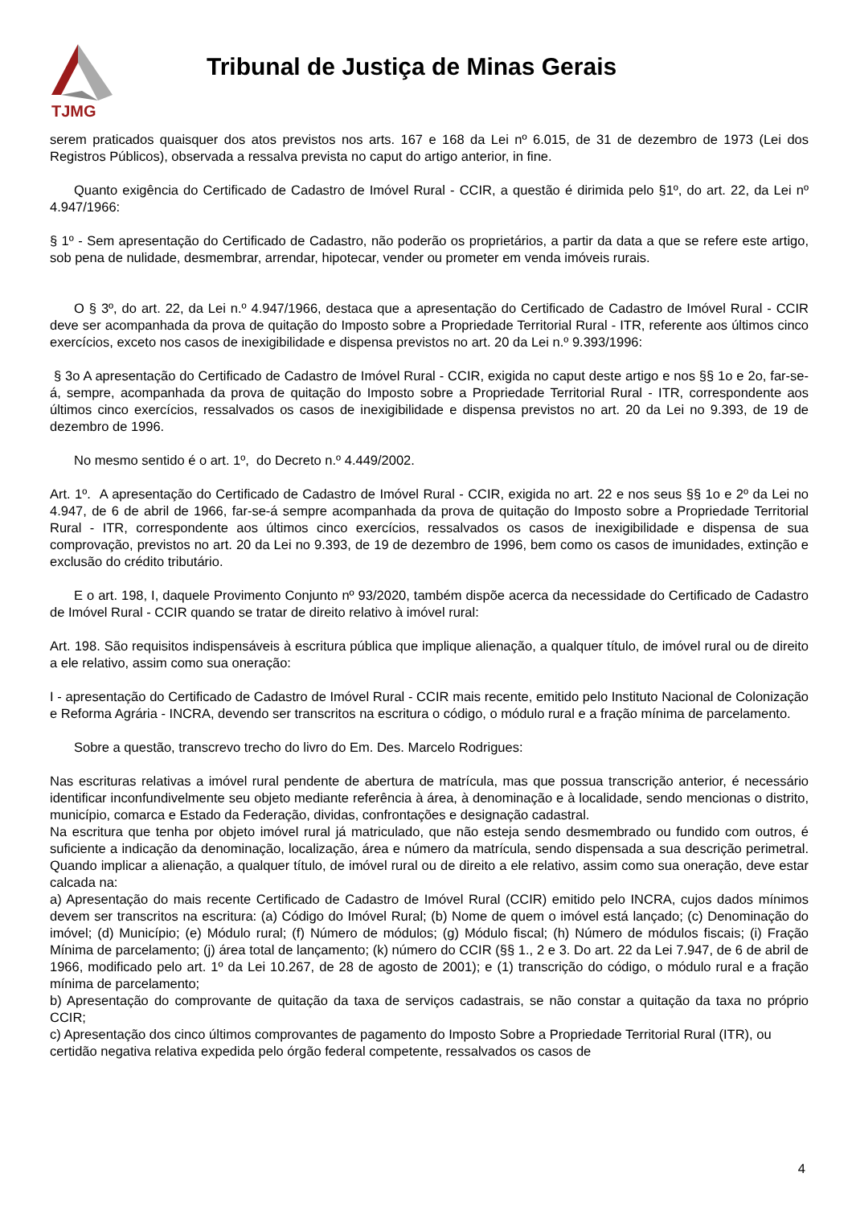TJMG
Tribunal de Justiça de Minas Gerais
serem praticados quaisquer dos atos previstos nos arts. 167 e 168 da Lei nº 6.015, de 31 de dezembro de 1973 (Lei dos Registros Públicos), observada a ressalva prevista no caput do artigo anterior, in fine.
Quanto exigência do Certificado de Cadastro de Imóvel Rural - CCIR, a questão é dirimida pelo §1º, do art. 22, da Lei nº 4.947/1966:
§ 1º - Sem apresentação do Certificado de Cadastro, não poderão os proprietários, a partir da data a que se refere este artigo, sob pena de nulidade, desmembrar, arrendar, hipotecar, vender ou prometer em venda imóveis rurais.
O § 3º, do art. 22, da Lei n.º 4.947/1966, destaca que a apresentação do Certificado de Cadastro de Imóvel Rural - CCIR deve ser acompanhada da prova de quitação do Imposto sobre a Propriedade Territorial Rural - ITR, referente aos últimos cinco exercícios, exceto nos casos de inexigibilidade e dispensa previstos no art. 20 da Lei n.º 9.393/1996:
§ 3o A apresentação do Certificado de Cadastro de Imóvel Rural - CCIR, exigida no caput deste artigo e nos §§ 1o e 2o, far-se-á, sempre, acompanhada da prova de quitação do Imposto sobre a Propriedade Territorial Rural - ITR, correspondente aos últimos cinco exercícios, ressalvados os casos de inexigibilidade e dispensa previstos no art. 20 da Lei no 9.393, de 19 de dezembro de 1996.
No mesmo sentido é o art. 1º, do Decreto n.º 4.449/2002.
Art. 1º. A apresentação do Certificado de Cadastro de Imóvel Rural - CCIR, exigida no art. 22 e nos seus §§ 1o e 2º da Lei no 4.947, de 6 de abril de 1966, far-se-á sempre acompanhada da prova de quitação do Imposto sobre a Propriedade Territorial Rural - ITR, correspondente aos últimos cinco exercícios, ressalvados os casos de inexigibilidade e dispensa de sua comprovação, previstos no art. 20 da Lei no 9.393, de 19 de dezembro de 1996, bem como os casos de imunidades, extinção e exclusão do crédito tributário.
E o art. 198, I, daquele Provimento Conjunto nº 93/2020, também dispõe acerca da necessidade do Certificado de Cadastro de Imóvel Rural - CCIR quando se tratar de direito relativo à imóvel rural:
Art. 198. São requisitos indispensáveis à escritura pública que implique alienação, a qualquer título, de imóvel rural ou de direito a ele relativo, assim como sua oneração:
I - apresentação do Certificado de Cadastro de Imóvel Rural - CCIR mais recente, emitido pelo Instituto Nacional de Colonização e Reforma Agrária - INCRA, devendo ser transcritos na escritura o código, o módulo rural e a fração mínima de parcelamento.
Sobre a questão, transcrevo trecho do livro do Em. Des. Marcelo Rodrigues:
Nas escrituras relativas a imóvel rural pendente de abertura de matrícula, mas que possua transcrição anterior, é necessário identificar inconfundivelmente seu objeto mediante referência à área, à denominação e à localidade, sendo mencionas o distrito, município, comarca e Estado da Federação, dividas, confrontações e designação cadastral.
Na escritura que tenha por objeto imóvel rural já matriculado, que não esteja sendo desmembrado ou fundido com outros, é suficiente a indicação da denominação, localização, área e número da matrícula, sendo dispensada a sua descrição perimetral. Quando implicar a alienação, a qualquer título, de imóvel rural ou de direito a ele relativo, assim como sua oneração, deve estar calcada na:
a) Apresentação do mais recente Certificado de Cadastro de Imóvel Rural (CCIR) emitido pelo INCRA, cujos dados mínimos devem ser transcritos na escritura: (a) Código do Imóvel Rural; (b) Nome de quem o imóvel está lançado; (c) Denominação do imóvel; (d) Município; (e) Módulo rural; (f) Número de módulos; (g) Módulo fiscal; (h) Número de módulos fiscais; (i) Fração Mínima de parcelamento; (j) área total de lançamento; (k) número do CCIR (§§ 1., 2 e 3. Do art. 22 da Lei 7.947, de 6 de abril de 1966, modificado pelo art. 1º da Lei 10.267, de 28 de agosto de 2001); e (1) transcrição do código, o módulo rural e a fração mínima de parcelamento;
b) Apresentação do comprovante de quitação da taxa de serviços cadastrais, se não constar a quitação da taxa no próprio CCIR;
c) Apresentação dos cinco últimos comprovantes de pagamento do Imposto Sobre a Propriedade Territorial Rural (ITR), ou certidão negativa relativa expedida pelo órgão federal competente, ressalvados os casos de
4